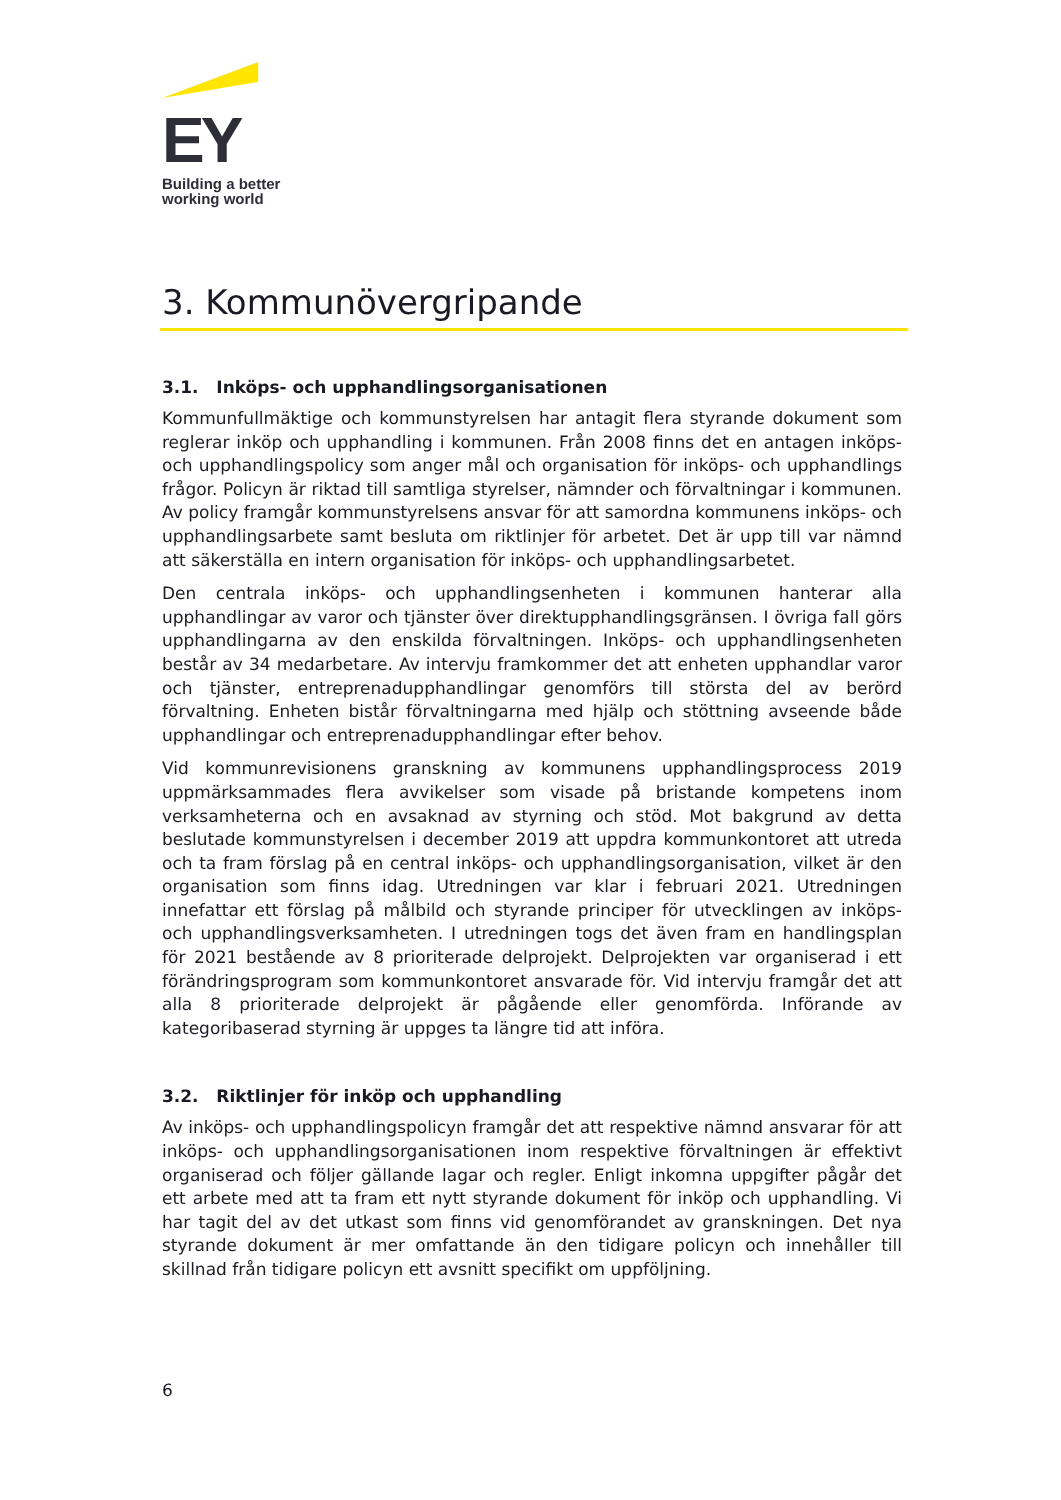EY
Building a better
working world
3. Kommunövergripande
3.1. Inköps- och upphandlingsorganisationen
Kommunfullmäktige och kommunstyrelsen har antagit flera styrande dokument som reglerar inköp och upphandling i kommunen. Från 2008 finns det en antagen inköps- och upphandlingspolicy som anger mål och organisation för inköps- och upphandlings frågor. Policyn är riktad till samtliga styrelser, nämnder och förvaltningar i kommunen. Av policy framgår kommunstyrelsens ansvar för att samordna kommunens inköps- och upphandlingsarbete samt besluta om riktlinjer för arbetet. Det är upp till var nämnd att säkerställa en intern organisation för inköps- och upphandlingsarbetet.
Den centrala inköps- och upphandlingsenheten i kommunen hanterar alla upphandlingar av varor och tjänster över direktupphandlingsgränsen. I övriga fall görs upphandlingarna av den enskilda förvaltningen. Inköps- och upphandlingsenheten består av 34 medarbetare. Av intervju framkommer det att enheten upphandlar varor och tjänster, entreprenadupphandlingar genomförs till största del av berörd förvaltning. Enheten bistår förvaltningarna med hjälp och stöttning avseende både upphandlingar och entreprenadupphandlingar efter behov.
Vid kommunrevisionens granskning av kommunens upphandlingsprocess 2019 uppmärksammades flera avvikelser som visade på bristande kompetens inom verksamheterna och en avsaknad av styrning och stöd. Mot bakgrund av detta beslutade kommunstyrelsen i december 2019 att uppdra kommunkontoret att utreda och ta fram förslag på en central inköps- och upphandlingsorganisation, vilket är den organisation som finns idag. Utredningen var klar i februari 2021. Utredningen innefattar ett förslag på målbild och styrande principer för utvecklingen av inköps- och upphandlingsverksamheten. I utredningen togs det även fram en handlingsplan för 2021 bestående av 8 prioriterade delprojekt. Delprojekten var organiserad i ett förändringsprogram som kommunkontoret ansvarade för. Vid intervju framgår det att alla 8 prioriterade delprojekt är pågående eller genomförda. Införande av kategoribaserad styrning är uppges ta längre tid att införa.
3.2. Riktlinjer för inköp och upphandling
Av inköps- och upphandlingspolicyn framgår det att respektive nämnd ansvarar för att inköps- och upphandlingsorganisationen inom respektive förvaltningen är effektivt organiserad och följer gällande lagar och regler. Enligt inkomna uppgifter pågår det ett arbete med att ta fram ett nytt styrande dokument för inköp och upphandling. Vi har tagit del av det utkast som finns vid genomförandet av granskningen. Det nya styrande dokument är mer omfattande än den tidigare policyn och innehåller till skillnad från tidigare policyn ett avsnitt specifikt om uppföljning.
6